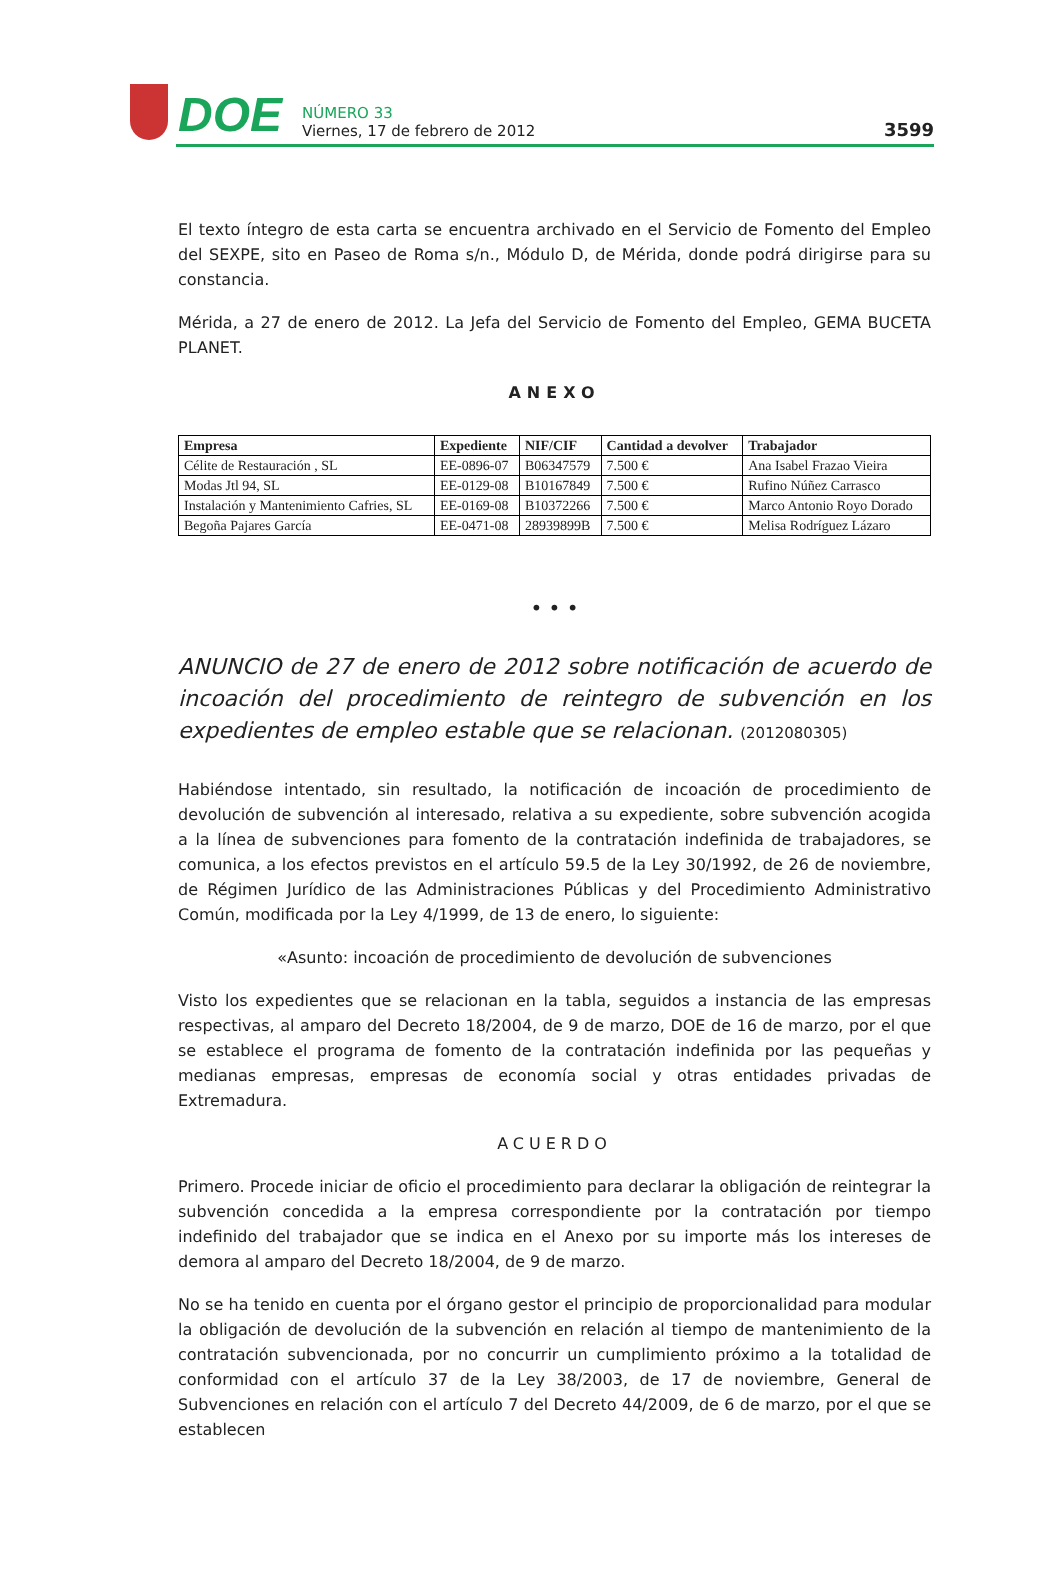DOE
NÚMERO 33
Viernes, 17 de febrero de 2012
3599
El texto íntegro de esta carta se encuentra archivado en el Servicio de Fomento del Empleo del SEXPE, sito en Paseo de Roma s/n., Módulo D, de Mérida, donde podrá dirigirse para su constancia.
Mérida, a 27 de enero de 2012. La Jefa del Servicio de Fomento del Empleo, GEMA BUCETA PLANET.
ANEXO
| Empresa | Expediente | NIF/CIF | Cantidad a devolver | Trabajador |
| --- | --- | --- | --- | --- |
| Célite de Restauración , SL | EE-0896-07 | B06347579 | 7.500 € | Ana Isabel Frazao Vieira |
| Modas Jtl 94, SL | EE-0129-08 | B10167849 | 7.500 € | Rufino Núñez Carrasco |
| Instalación y Mantenimiento Cafries, SL | EE-0169-08 | B10372266 | 7.500 € | Marco Antonio Royo Dorado |
| Begoña Pajares García | EE-0471-08 | 28939899B | 7.500 € | Melisa Rodríguez Lázaro |
• • •
ANUNCIO de 27 de enero de 2012 sobre notificación de acuerdo de incoación del procedimiento de reintegro de subvención en los expedientes de empleo estable que se relacionan. (2012080305)
Habiéndose intentado, sin resultado, la notificación de incoación de procedimiento de devolución de subvención al interesado, relativa a su expediente, sobre subvención acogida a la línea de subvenciones para fomento de la contratación indefinida de trabajadores, se comunica, a los efectos previstos en el artículo 59.5 de la Ley 30/1992, de 26 de noviembre, de Régimen Jurídico de las Administraciones Públicas y del Procedimiento Administrativo Común, modificada por la Ley 4/1999, de 13 de enero, lo siguiente:
«Asunto: incoación de procedimiento de devolución de subvenciones
Visto los expedientes que se relacionan en la tabla, seguidos a instancia de las empresas respectivas, al amparo del Decreto 18/2004, de 9 de marzo, DOE de 16 de marzo, por el que se establece el programa de fomento de la contratación indefinida por las pequeñas y medianas empresas, empresas de economía social y otras entidades privadas de Extremadura.
ACUERDO
Primero. Procede iniciar de oficio el procedimiento para declarar la obligación de reintegrar la subvención concedida a la empresa correspondiente por la contratación por tiempo indefinido del trabajador que se indica en el Anexo por su importe más los intereses de demora al amparo del Decreto 18/2004, de 9 de marzo.
No se ha tenido en cuenta por el órgano gestor el principio de proporcionalidad para modular la obligación de devolución de la subvención en relación al tiempo de mantenimiento de la contratación subvencionada, por no concurrir un cumplimiento próximo a la totalidad de conformidad con el artículo 37 de la Ley 38/2003, de 17 de noviembre, General de Subvenciones en relación con el artículo 7 del Decreto 44/2009, de 6 de marzo, por el que se establecen